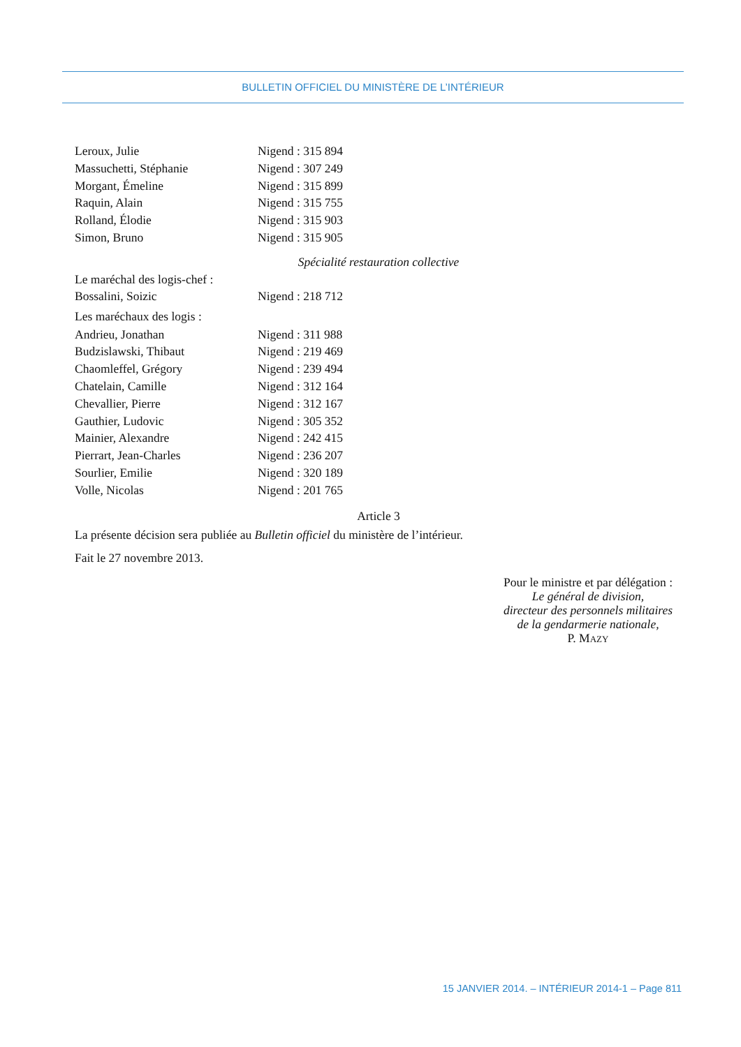BULLETIN OFFICIEL DU MINISTÈRE DE L’INTÉRIEUR
| Leroux, Julie | Nigend : 315 894 |
| Massuchetti, Stéphanie | Nigend : 307 249 |
| Morgant, Émeline | Nigend : 315 899 |
| Raquin, Alain | Nigend : 315 755 |
| Rolland, Élodie | Nigend : 315 903 |
| Simon, Bruno | Nigend : 315 905 |
Spécialité restauration collective
Le maréchal des logis-chef :
| Bossalini, Soizic | Nigend : 218 712 |
Les maréchaux des logis :
| Andrieu, Jonathan | Nigend : 311 988 |
| Budzislawski, Thibaut | Nigend : 219 469 |
| Chaomleffel, Grégory | Nigend : 239 494 |
| Chatelain, Camille | Nigend : 312 164 |
| Chevallier, Pierre | Nigend : 312 167 |
| Gauthier, Ludovic | Nigend : 305 352 |
| Mainier, Alexandre | Nigend : 242 415 |
| Pierrart, Jean-Charles | Nigend : 236 207 |
| Sourlier, Emilie | Nigend : 320 189 |
| Volle, Nicolas | Nigend : 201 765 |
Article 3
La présente décision sera publiée au Bulletin officiel du ministère de l’intérieur.
Fait le 27 novembre 2013.
Pour le ministre et par délégation :
Le général de division,
directeur des personnels militaires
de la gendarmerie nationale,
P. MAZY
15 JANVIER 2014. – INTÉRIEUR 2014-1 – Page 811